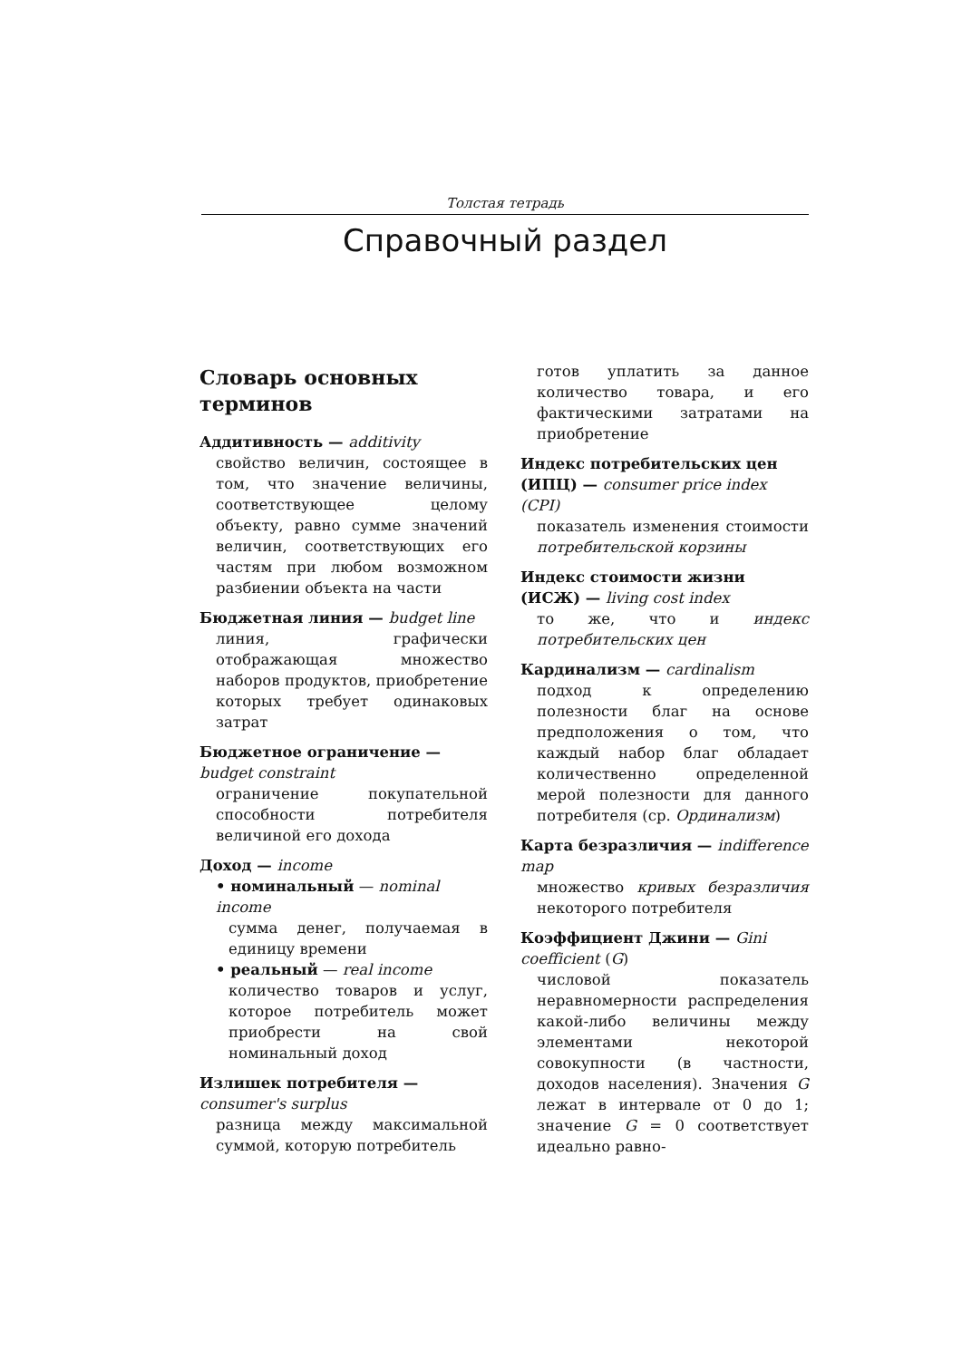Толстая тетрадь
Справочный раздел
Словарь основных терминов
Аддитивность — additivity
свойство величин, состоящее в том, что значение величины, соответствующее целому объекту, равно сумме значений величин, соответствующих его частям при любом возможном разбиении объекта на части
Бюджетная линия — budget line
линия, графически отображающая множество наборов продуктов, приобретение которых требует одинаковых затрат
Бюджетное ограничение — budget constraint
ограничение покупательной способности потребителя величиной его дохода
Доход — income
• номинальный — nominal income
сумма денег, получаемая в единицу времени
• реальный — real income
количество товаров и услуг, которое потребитель может приобрести на свой номинальный доход
Излишек потребителя — consumer's surplus
разница между максимальной суммой, которую потребитель
готов уплатить за данное количество товара, и его фактическими затратами на приобретение
Индекс потребительских цен (ИПЦ) — consumer price index (CPI)
показатель изменения стоимости потребительской корзины
Индекс стоимости жизни (ИСЖ) — living cost index
то же, что и индекс потребительских цен
Кардинализм — cardinalism
подход к определению полезности благ на основе предположения о том, что каждый набор благ обладает количественно определенной мерой полезности для данного потребителя (ср. Ординализм)
Карта безразличия — indifference map
множество кривых безразличия некоторого потребителя
Коэффициент Джини — Gini coefficient (G)
числовой показатель неравномерности распределения какой-либо величины между элементами некоторой совокупности (в частности, доходов населения). Значения G лежат в интервале от 0 до 1; значение G = 0 соответствует идеально равно-